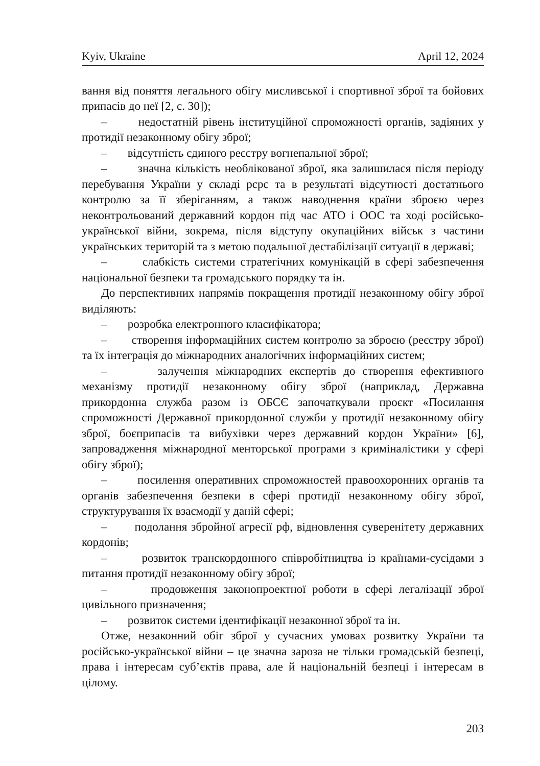Kyiv, Ukraine April 12, 2024
вання від поняття легального обігу мисливської і спортивної зброї та бойових припасів до неї [2, с. 30]);
– недостатній рівень інституційної спроможності органів, задіяних у протидії незаконному обігу зброї;
– відсутність єдиного реєстру вогнепальної зброї;
– значна кількість необлікованої зброї, яка залишилася після періоду перебування України у складі рсрс та в результаті відсутності достатнього контролю за її зберіганням, а також наводнення країни зброєю через неконтрольований державний кордон під час АТО і ООС та ході російсько-української війни, зокрема, після відступу окупаційних військ з частини українських територій та з метою подальшої дестабілізації ситуації в державі;
– слабкість системи стратегічних комунікацій в сфері забезпечення національної безпеки та громадського порядку та ін.
До перспективних напрямів покращення протидії незаконному обігу зброї виділяють:
– розробка електронного класифікатора;
– створення інформаційних систем контролю за зброєю (реєстру зброї) та їх інтеграція до міжнародних аналогічних інформаційних систем;
– залучення міжнародних експертів до створення ефективного механізму протидії незаконному обігу зброї (наприклад, Державна прикордонна служба разом із ОБСЄ започаткували проєкт «Посилання спроможності Державної прикордонної служби у протидії незаконному обігу зброї, боєприпасів та вибухівки через державний кордон України» [6], запровадження міжнародної менторської програми з криміналістики у сфері обігу зброї);
– посилення оперативних спроможностей правоохоронних органів та органів забезпечення безпеки в сфері протидії незаконному обігу зброї, структурування їх взаємодії у даній сфері;
– подолання збройної агресії рф, відновлення суверенітету державних кордонів;
– розвиток транскордонного співробітництва із країнами-сусідами з питання протидії незаконному обігу зброї;
– продовження законопроектної роботи в сфері легалізації зброї цивільного призначення;
– розвиток системи ідентифікації незаконної зброї та ін.
Отже, незаконний обіг зброї у сучасних умовах розвитку України та російсько-української війни – це значна зароза не тільки громадській безпеці, права і інтересам суб’єктів права, але й національній безпеці і інтересам в цілому.
203